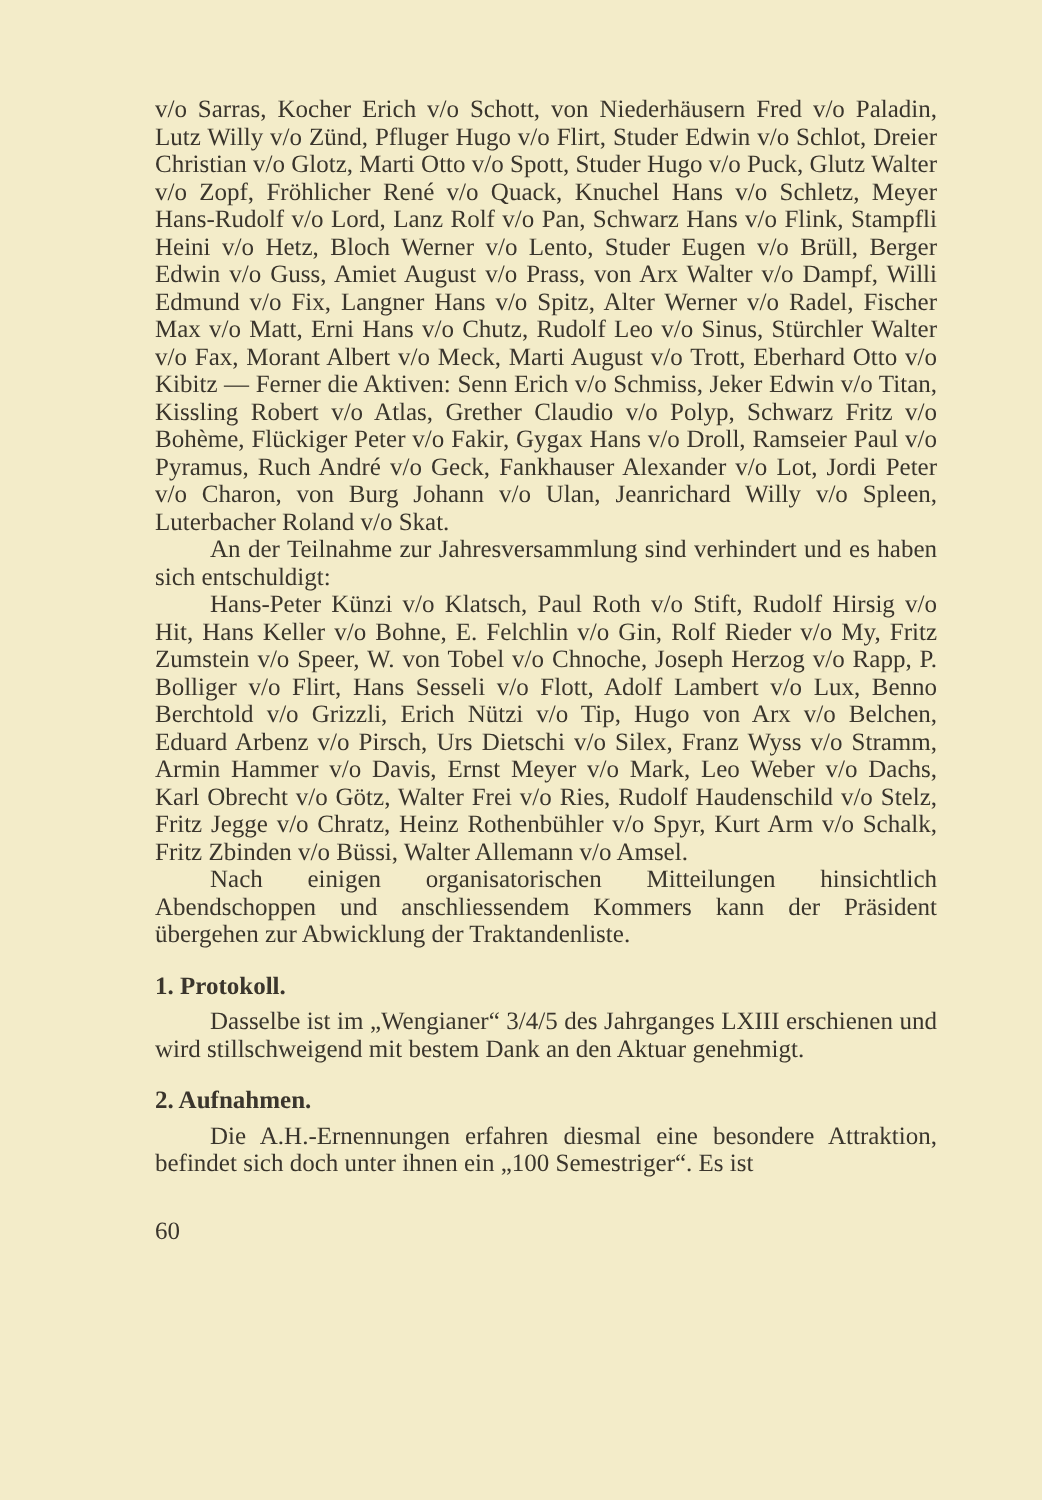v/o Sarras, Kocher Erich v/o Schott, von Niederhäusern Fred v/o Paladin, Lutz Willy v/o Zünd, Pfluger Hugo v/o Flirt, Studer Edwin v/o Schlot, Dreier Christian v/o Glotz, Marti Otto v/o Spott, Studer Hugo v/o Puck, Glutz Walter v/o Zopf, Fröhlicher René v/o Quack, Knuchel Hans v/o Schletz, Meyer Hans-Rudolf v/o Lord, Lanz Rolf v/o Pan, Schwarz Hans v/o Flink, Stampfli Heini v/o Hetz, Bloch Werner v/o Lento, Studer Eugen v/o Brüll, Berger Edwin v/o Guss, Amiet August v/o Prass, von Arx Walter v/o Dampf, Willi Edmund v/o Fix, Langner Hans v/o Spitz, Alter Werner v/o Radel, Fischer Max v/o Matt, Erni Hans v/o Chutz, Rudolf Leo v/o Sinus, Stürchler Walter v/o Fax, Morant Albert v/o Meck, Marti August v/o Trott, Eberhard Otto v/o Kibitz — Ferner die Aktiven: Senn Erich v/o Schmiss, Jeker Edwin v/o Titan, Kissling Robert v/o Atlas, Grether Claudio v/o Polyp, Schwarz Fritz v/o Bohème, Flückiger Peter v/o Fakir, Gygax Hans v/o Droll, Ramseier Paul v/o Pyramus, Ruch André v/o Geck, Fankhauser Alexander v/o Lot, Jordi Peter v/o Charon, von Burg Johann v/o Ulan, Jeanrichard Willy v/o Spleen, Luterbacher Roland v/o Skat.
An der Teilnahme zur Jahresversammlung sind verhindert und es haben sich entschuldigt:
Hans-Peter Künzi v/o Klatsch, Paul Roth v/o Stift, Rudolf Hirsig v/o Hit, Hans Keller v/o Bohne, E. Felchlin v/o Gin, Rolf Rieder v/o My, Fritz Zumstein v/o Speer, W. von Tobel v/o Chnoche, Joseph Herzog v/o Rapp, P. Bolliger v/o Flirt, Hans Sesseli v/o Flott, Adolf Lambert v/o Lux, Benno Berchtold v/o Grizzli, Erich Nützi v/o Tip, Hugo von Arx v/o Belchen, Eduard Arbenz v/o Pirsch, Urs Dietschi v/o Silex, Franz Wyss v/o Stramm, Armin Hammer v/o Davis, Ernst Meyer v/o Mark, Leo Weber v/o Dachs, Karl Obrecht v/o Götz, Walter Frei v/o Ries, Rudolf Haudenschild v/o Stelz, Fritz Jegge v/o Chratz, Heinz Rothenbühler v/o Spyr, Kurt Arm v/o Schalk, Fritz Zbinden v/o Büssi, Walter Allemann v/o Amsel.
Nach einigen organisatorischen Mitteilungen hinsichtlich Abendschoppen und anschliessendem Kommers kann der Präsident übergehen zur Abwicklung der Traktandenliste.
1. Protokoll.
Dasselbe ist im „Wengianer“ 3/4/5 des Jahrganges LXIII erschienen und wird stillschweigend mit bestem Dank an den Aktuar genehmigt.
2. Aufnahmen.
Die A.H.-Ernennungen erfahren diesmal eine besondere Attraktion, befindet sich doch unter ihnen ein „100 Semestriger“. Es ist
60